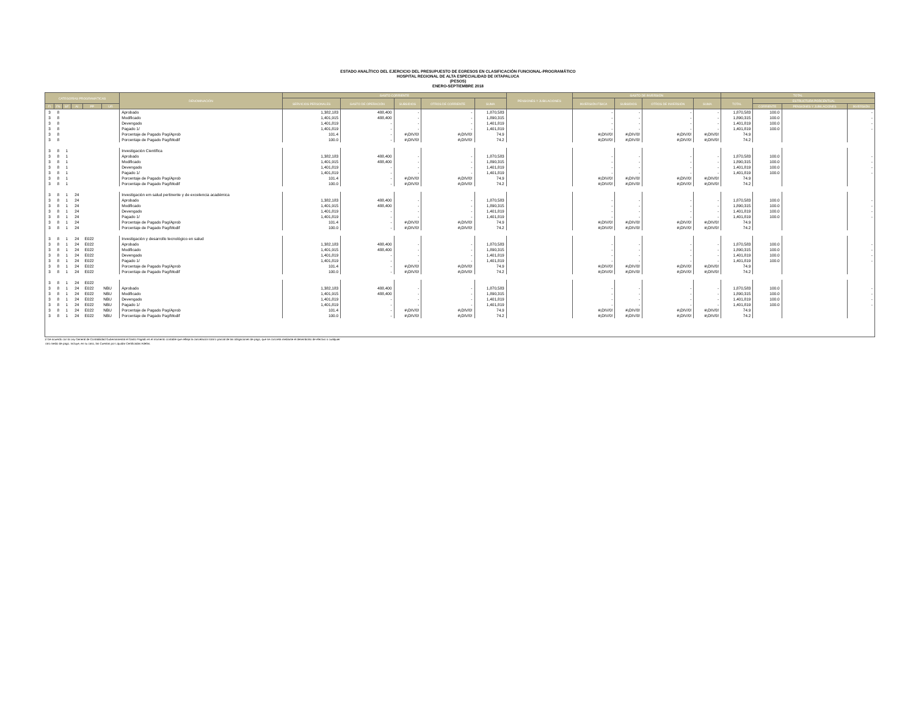ESTADO ANALÍTICO DEL EJERCICIO DEL PRESUPUESTO DE EGRESOS EN CLASIFICACIÓN FUNCIONAL-PROGRAMÁTICO
HOSPITAL REGIONAL DE ALTA ESPECIALIDAD DE IXTAPALUCA
(PESOS)
ENERO-SEPTIEMBRE 2018
| CATEGORÍAS PROGRAMÁTICAS | | | | | | DENOMINACIÓN | GASTO CORRIENTE | | | | | PENSIONES Y JUBILACIONES | GASTO DE INVERSIÓN | | | | TOTAL | | | |
| --- | --- | --- | --- | --- | --- | --- | --- | --- | --- | --- | --- | --- | --- | --- | --- | --- | --- | --- | --- | --- |
| | | | | | | | SERVICIOS PERSONALES | GASTO DE OPERACIÓN | SUBSIDIOS | OTROS DE CORRIENTE | SUMA | | INVERSIÓN FÍSICA | SUBSIDIOS | OTROS DE INVERSIÓN | SUMA | TOTAL | ESTRUCTURA PORCENTUAL | | |
| FI | FN | SF | AI | PP | UR | | | | | | | | | | | | | CORRIENTE | PENSIONES Y JUBILACIONES | INVERSIÓN |
| 3 | 8 | | | | | Aprobado | 1,382,183 | 488,400 | - | - | 1,870,583 | | - | - | - | - | 1,870,583 | 100.0 | | - |
| 3 | 8 | | | | | Modificado | 1,401,915 | 488,400 | - | - | 1,890,315 | | - | - | - | - | 1,890,315 | 100.0 | | - |
| 3 | 8 | | | | | Devengado | 1,401,819 | - | - | - | 1,401,819 | | - | - | - | - | 1,401,819 | 100.0 | | - |
| 3 | 8 | | | | | Pagado 1/ | 1,401,819 | - | - | - | 1,401,819 | | - | - | - | - | 1,401,819 | 100.0 | | - |
| 3 | 8 | | | | | Porcentaje de Pagado Pag/Aprob | 101.4 | - | #¡DIV/0! | #¡DIV/0! | 74.9 | | #¡DIV/0! | #¡DIV/0! | #¡DIV/0! | #¡DIV/0! | 74.9 | | | |
| 3 | 8 | | | | | Porcentaje de Pagado Pag/Modif | 100.0 | - | #¡DIV/0! | #¡DIV/0! | 74.2 | | #¡DIV/0! | #¡DIV/0! | #¡DIV/0! | #¡DIV/0! | 74.2 | | | |
| 3 | 8 | 1 | | | | Investigación Científica | | | | | | | | | | | | | | |
| 3 | 8 | 1 | | | | Aprobado | 1,382,183 | 488,400 | - | - | 1,870,583 | | - | - | - | - | 1,870,583 | 100.0 | | - |
| 3 | 8 | 1 | | | | Modificado | 1,401,915 | 488,400 | - | - | 1,890,315 | | - | - | - | - | 1,890,315 | 100.0 | | - |
| 3 | 8 | 1 | | | | Devengado | 1,401,819 | - | - | - | 1,401,819 | | - | - | - | - | 1,401,819 | 100.0 | | - |
| 3 | 8 | 1 | | | | Pagado 1/ | 1,401,819 | - | - | - | 1,401,819 | | - | - | - | - | 1,401,819 | 100.0 | | - |
| 3 | 8 | 1 | | | | Porcentaje de Pagado Pag/Aprob | 101.4 | - | #¡DIV/0! | #¡DIV/0! | 74.9 | | #¡DIV/0! | #¡DIV/0! | #¡DIV/0! | #¡DIV/0! | 74.9 | | | |
| 3 | 8 | 1 | | | | Porcentaje de Pagado Pag/Modif | 100.0 | - | #¡DIV/0! | #¡DIV/0! | 74.2 | | #¡DIV/0! | #¡DIV/0! | #¡DIV/0! | #¡DIV/0! | 74.2 | | | |
| 3 | 8 | 1 | 24 | | | Investigación em salud pertinente y de excelencia académica | | | | | | | | | | | | | | |
| 3 | 8 | 1 | 24 | | | Aprobado | 1,382,183 | 488,400 | - | - | 1,870,583 | | - | - | - | - | 1,870,583 | 100.0 | | - |
| 3 | 8 | 1 | 24 | | | Modificado | 1,401,915 | 488,400 | - | - | 1,890,315 | | - | - | - | - | 1,890,315 | 100.0 | | - |
| 3 | 8 | 1 | 24 | | | Devengado | 1,401,819 | - | - | - | 1,401,819 | | - | - | - | - | 1,401,819 | 100.0 | | - |
| 3 | 8 | 1 | 24 | | | Pagado 1/ | 1,401,819 | - | - | - | 1,401,819 | | - | - | - | - | 1,401,819 | 100.0 | | - |
| 3 | 8 | 1 | 24 | | | Porcentaje de Pagado Pag/Aprob | 101.4 | - | #¡DIV/0! | #¡DIV/0! | 74.9 | | #¡DIV/0! | #¡DIV/0! | #¡DIV/0! | #¡DIV/0! | 74.9 | | | |
| 3 | 8 | 1 | 24 | | | Porcentaje de Pagado Pag/Modif | 100.0 | - | #¡DIV/0! | #¡DIV/0! | 74.2 | | #¡DIV/0! | #¡DIV/0! | #¡DIV/0! | #¡DIV/0! | 74.2 | | | |
| 3 | 8 | 1 | 24 | E022 | | Investigación y desarrollo tecnológico en salud | | | | | | | | | | | | | | |
| 3 | 8 | 1 | 24 | E022 | | Aprobado | 1,382,183 | 488,400 | - | - | 1,870,583 | | - | - | - | - | 1,870,583 | 100.0 | | - |
| 3 | 8 | 1 | 24 | E022 | | Modificado | 1,401,915 | 488,400 | - | - | 1,890,315 | | - | - | - | - | 1,890,315 | 100.0 | | - |
| 3 | 8 | 1 | 24 | E022 | | Devengado | 1,401,819 | - | - | - | 1,401,819 | | - | - | - | - | 1,401,819 | 100.0 | | - |
| 3 | 8 | 1 | 24 | E022 | | Pagado 1/ | 1,401,819 | - | - | - | 1,401,819 | | - | - | - | - | 1,401,819 | 100.0 | | - |
| 3 | 8 | 1 | 24 | E022 | | Porcentaje de Pagado Pag/Aprob | 101.4 | - | #¡DIV/0! | #¡DIV/0! | 74.9 | | #¡DIV/0! | #¡DIV/0! | #¡DIV/0! | #¡DIV/0! | 74.9 | | | |
| 3 | 8 | 1 | 24 | E022 | | Porcentaje de Pagado Pag/Modif | 100.0 | - | #¡DIV/0! | #¡DIV/0! | 74.2 | | #¡DIV/0! | #¡DIV/0! | #¡DIV/0! | #¡DIV/0! | 74.2 | | | |
| 3 | 8 | 1 | 24 | E022 | | | | | | | | | | | | | | | | |
| 3 | 8 | 1 | 24 | E022 | NBU | Aprobado | 1,382,183 | 488,400 | - | - | 1,870,583 | | - | - | - | - | 1,870,583 | 100.0 | | - |
| 3 | 8 | 1 | 24 | E022 | NBU | Modificado | 1,401,915 | 488,400 | - | - | 1,890,315 | | - | - | - | - | 1,890,315 | 100.0 | | - |
| 3 | 8 | 1 | 24 | E022 | NBU | Devengado | 1,401,819 | - | - | - | 1,401,819 | | - | - | - | - | 1,401,819 | 100.0 | | - |
| 3 | 8 | 1 | 24 | E022 | NBU | Pagado 1/ | 1,401,819 | - | - | - | 1,401,819 | | - | - | - | - | 1,401,819 | 100.0 | | - |
| 3 | 8 | 1 | 24 | E022 | NBU | Porcentaje de Pagado Pag/Aprob | 101.4 | - | #¡DIV/0! | #¡DIV/0! | 74.9 | | #¡DIV/0! | #¡DIV/0! | #¡DIV/0! | #¡DIV/0! | 74.9 | | | |
| 3 | 8 | 1 | 24 | E022 | NBU | Porcentaje de Pagado Pag/Modif | 100.0 | - | #¡DIV/0! | #¡DIV/0! | 74.2 | | #¡DIV/0! | #¡DIV/0! | #¡DIV/0! | #¡DIV/0! | 74.2 | | | |
1/ De acuerdo con la Ley General de Contabilidad Gubernamental el Gasto Pagado es el momento contable que refleja la cancelación total o parcial de las obligaciones de pago, que se concreta mediante el desembolso de efectivo o cualquier
otro medio de pago. Incluye, en su caso, las Cuentas por Liquidar Certificadas Adefas.